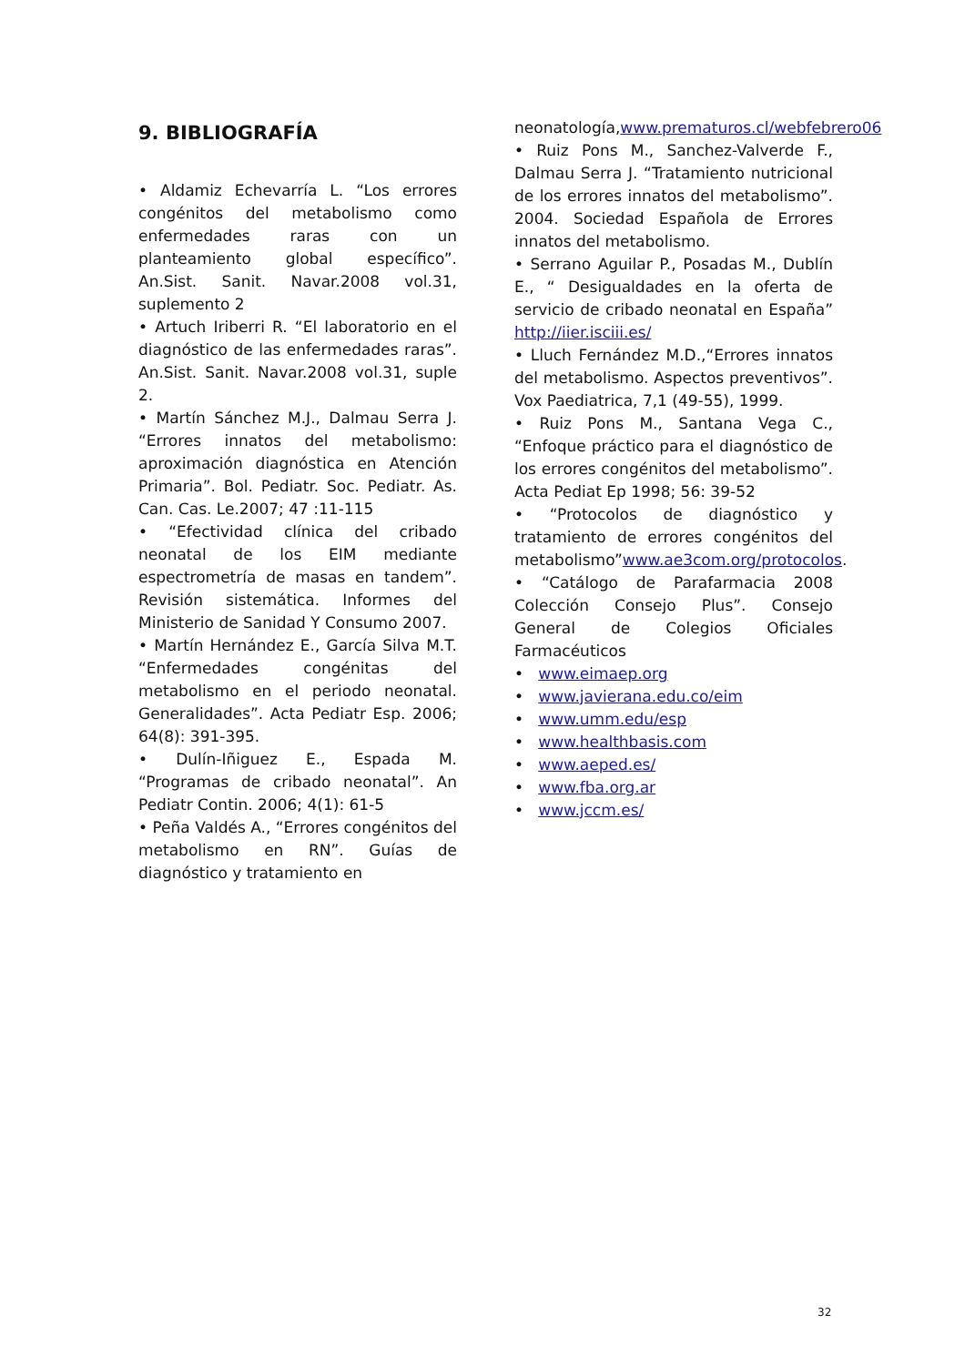9. BIBLIOGRAFÍA
• Aldamiz Echevarría L. “Los errores congénitos del metabolismo como enfermedades raras con un planteamiento global específico”. An.Sist. Sanit. Navar.2008 vol.31, suplemento 2
• Artuch Iriberri R. “El laboratorio en el diagnóstico de las enfermedades raras”. An.Sist. Sanit. Navar.2008 vol.31, suple 2.
• Martín Sánchez M.J., Dalmau Serra J. “Errores innatos del metabolismo: aproximación diagnóstica en Atención Primaria”. Bol. Pediatr. Soc. Pediatr. As. Can. Cas. Le.2007; 47 :11-115
• “Efectividad clínica del cribado neonatal de los EIM mediante espectrometría de masas en tandem”. Revisión sistemática. Informes del Ministerio de Sanidad Y Consumo 2007.
• Martín Hernández E., García Silva M.T. “Enfermedades congénitas del metabolismo en el periodo neonatal. Generalidades”. Acta Pediatr Esp. 2006; 64(8): 391-395.
• Dulín-Iñiguez E., Espada M. “Programas de cribado neonatal”. An Pediatr Contin. 2006; 4(1): 61-5
• Peña Valdés A., “Errores congénitos del metabolismo en RN”. Guías de diagnóstico y tratamiento en
neonatología,www.prematuros.cl/webfebrero06
• Ruiz Pons M., Sanchez-Valverde F., Dalmau Serra J. “Tratamiento nutricional de los errores innatos del metabolismo”. 2004. Sociedad Española de Errores innatos del metabolismo.
• Serrano Aguilar P., Posadas M., Dublín E., “ Desigualdades en la oferta de servicio de cribado neonatal en España” http://iier.isciii.es/
• Lluch Fernández M.D.,“Errores innatos del metabolismo. Aspectos preventivos”. Vox Paediatrica, 7,1 (49-55), 1999.
• Ruiz Pons M., Santana Vega C., “Enfoque práctico para el diagnóstico de los errores congénitos del metabolismo”. Acta Pediat Ep 1998; 56: 39-52
• “Protocolos de diagnóstico y tratamiento de errores congénitos del metabolismo”www.ae3com.org/protocolos.
• “Catálogo de Parafarmacia 2008 Colección Consejo Plus”. Consejo General de Colegios Oficiales Farmacéuticos
• www.eimaep.org
• www.javierana.edu.co/eim
• www.umm.edu/esp
• www.healthbasis.com
• www.aeped.es/
• www.fba.org.ar
• www.jccm.es/
32